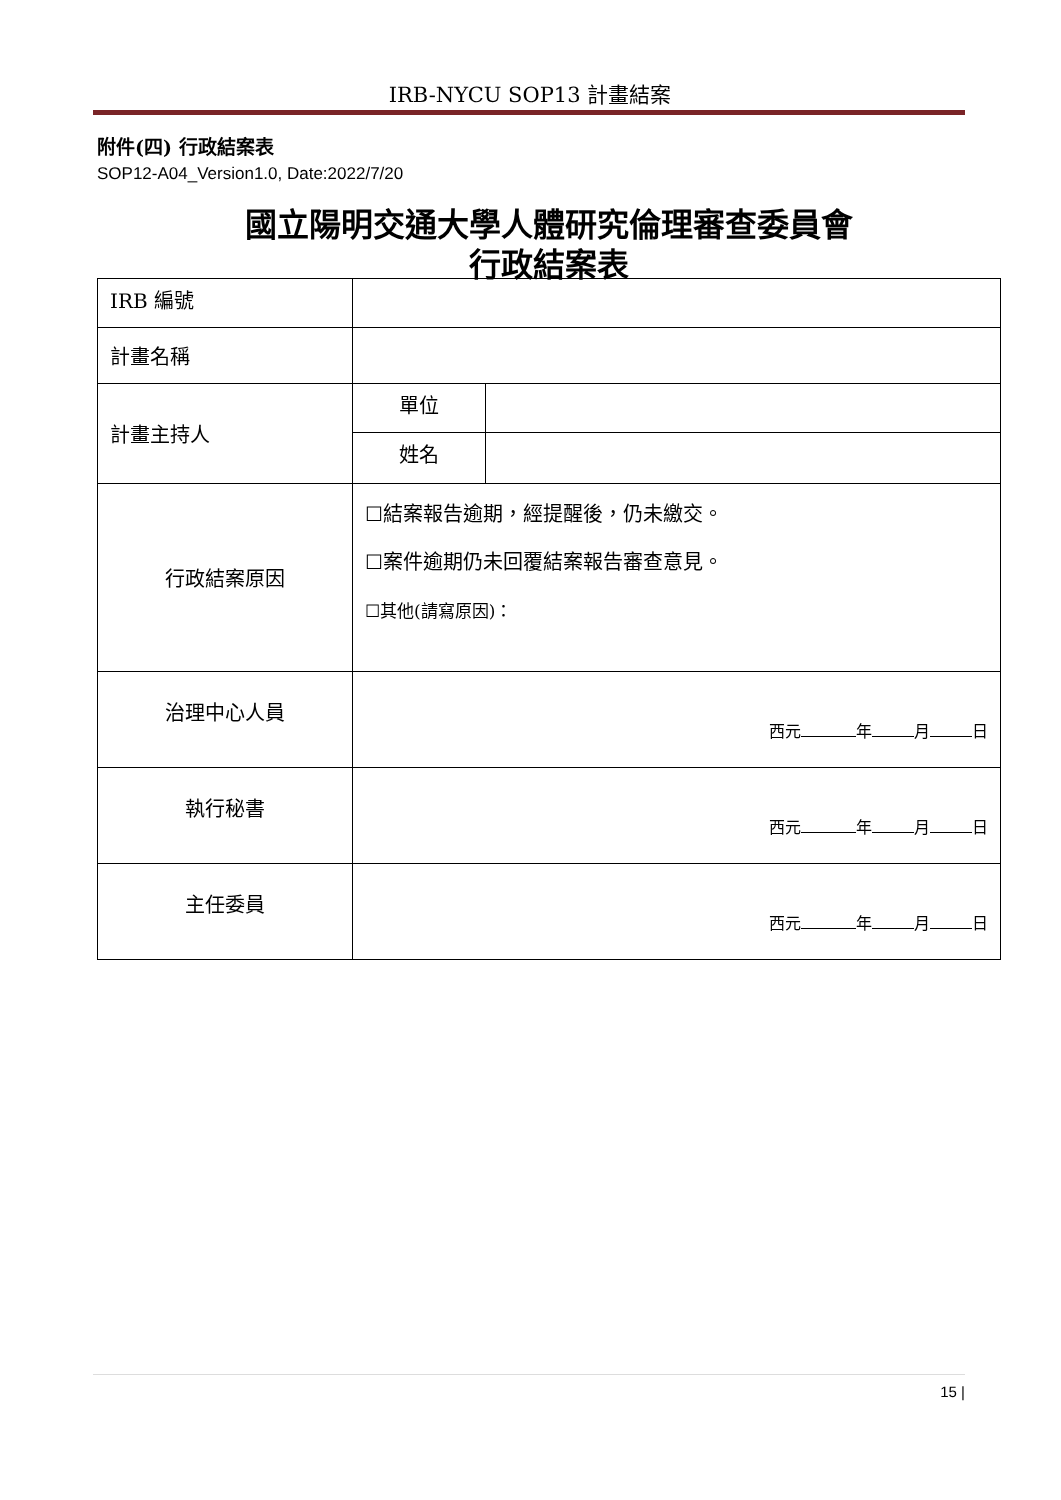IRB-NYCU SOP13 計畫結案
附件(四) 行政結案表
SOP12-A04_Version1.0, Date:2022/7/20
國立陽明交通大學人體研究倫理審查委員會
行政結案表
| IRB 編號 | | |
| 計畫名稱 | | |
| 計畫主持人 | 單位 | |
| | 姓名 | |
| 行政結案原因 | ☐結案報告逾期，經提醒後，仍未繳交。 ☐案件逾期仍未回覆結案報告審查意見。 ☐其他(請寫原因)： | |
| 治理中心人員 | 西元 年 月 日 | |
| 執行秘書 | 西元 年 月 日 | |
| 主任委員 | 西元 年 月 日 | |
15 |